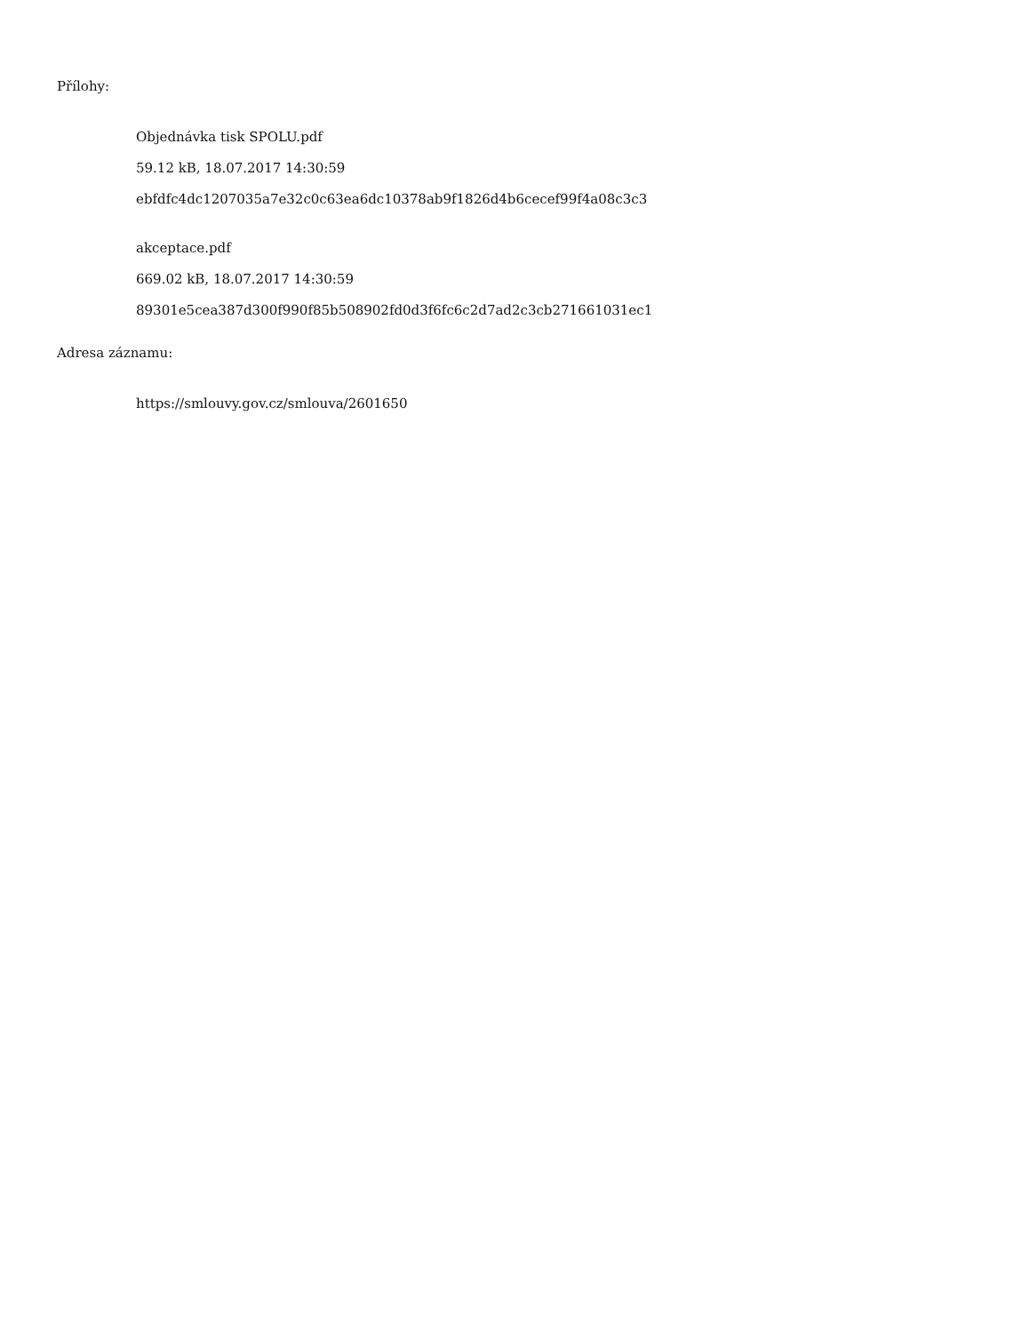Přílohy:
Objednávka tisk SPOLU.pdf
59.12 kB, 18.07.2017 14:30:59
ebfdfc4dc1207035a7e32c0c63ea6dc10378ab9f1826d4b6cecef99f4a08c3c3
akceptace.pdf
669.02 kB, 18.07.2017 14:30:59
89301e5cea387d300f990f85b508902fd0d3f6fc6c2d7ad2c3cb271661031ec1
Adresa záznamu:
https://smlouvy.gov.cz/smlouva/2601650